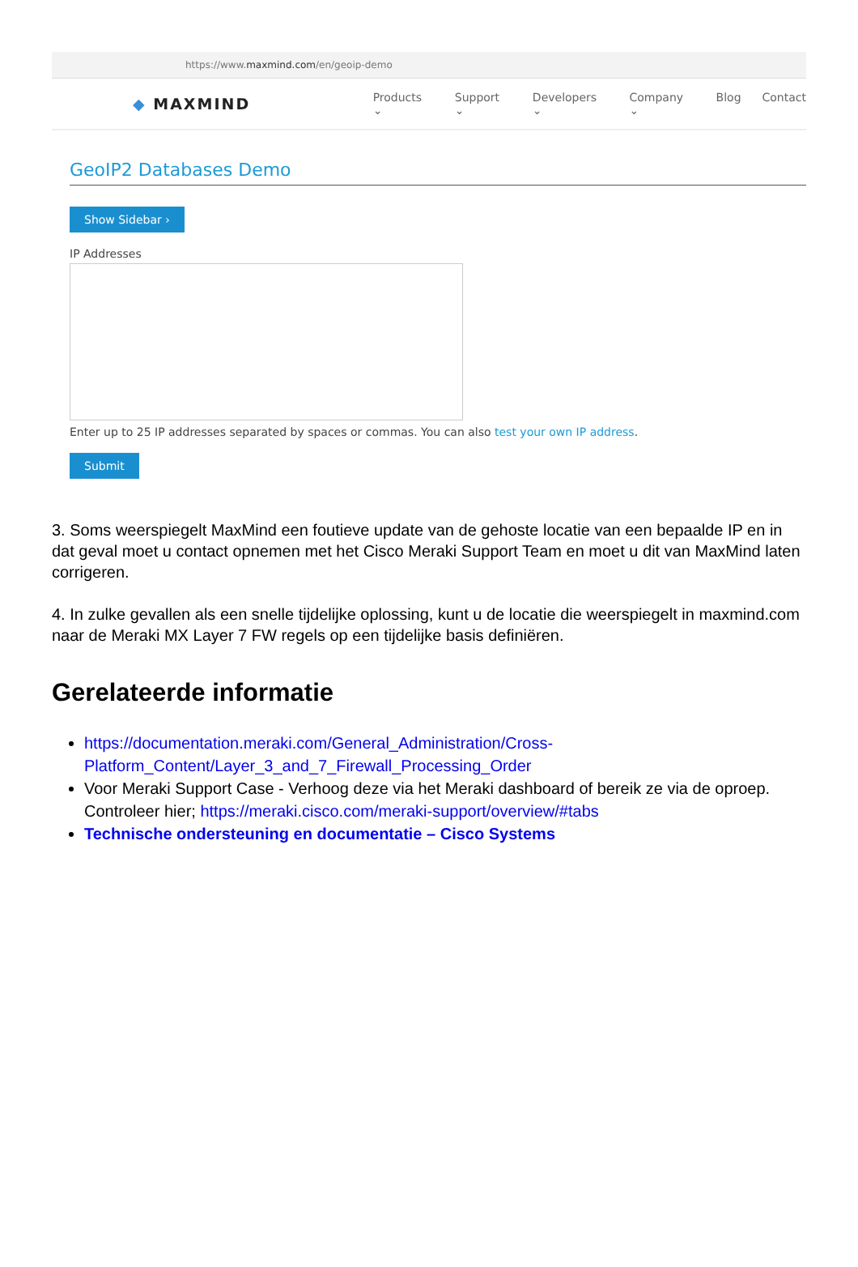https://www.maxmind.com/en/geoip-demo
◆ MAXMIND
Products ⌄ Support ⌄ Developers ⌄ Company ⌄ Blog Contact
GeoIP2 Databases Demo
Show Sidebar ›
IP Addresses
Enter up to 25 IP addresses separated by spaces or commas. You can also test your own IP address.
Submit
3. Soms weerspiegelt MaxMind een foutieve update van de gehoste locatie van een bepaalde IP en in dat geval moet u contact opnemen met het Cisco Meraki Support Team en moet u dit van MaxMind laten corrigeren.
4. In zulke gevallen als een snelle tijdelijke oplossing, kunt u de locatie die weerspiegelt in maxmind.com naar de Meraki MX Layer 7 FW regels op een tijdelijke basis definiëren.
Gerelateerde informatie
https://documentation.meraki.com/General_Administration/Cross-Platform_Content/Layer_3_and_7_Firewall_Processing_Order
Voor Meraki Support Case - Verhoog deze via het Meraki dashboard of bereik ze via de oproep. Controleer hier; https://meraki.cisco.com/meraki-support/overview/#tabs
Technische ondersteuning en documentatie – Cisco Systems